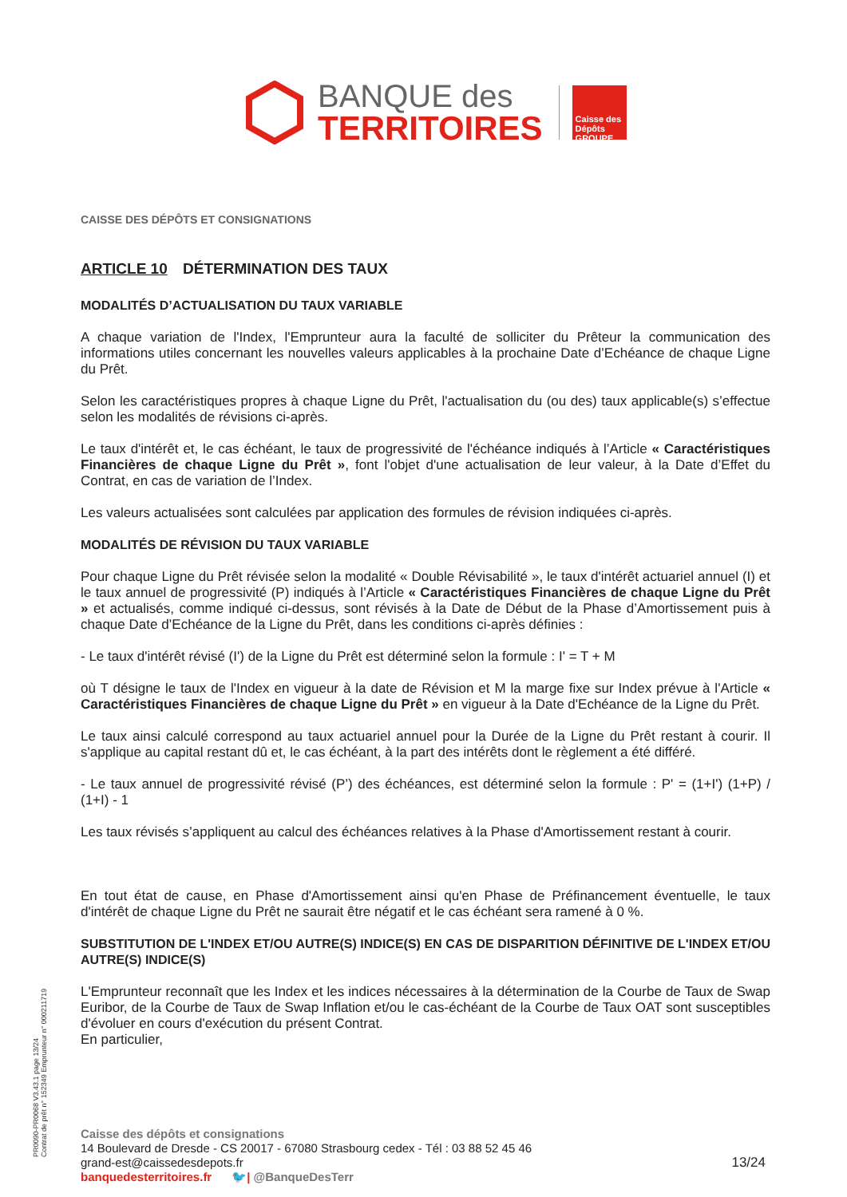BANQUE des
TERRITOIRES
Caisse des Dépôts GROUPE
CAISSE DES DÉPÔTS ET CONSIGNATIONS
ARTICLE 10 DÉTERMINATION DES TAUX
MODALITÉS D’ACTUALISATION DU TAUX VARIABLE
A chaque variation de l'Index, l'Emprunteur aura la faculté de solliciter du Prêteur la communication des informations utiles concernant les nouvelles valeurs applicables à la prochaine Date d’Echéance de chaque Ligne du Prêt.
Selon les caractéristiques propres à chaque Ligne du Prêt, l'actualisation du (ou des) taux applicable(s) s’effectue selon les modalités de révisions ci-après.
Le taux d'intérêt et, le cas échéant, le taux de progressivité de l'échéance indiqués à l’Article « Caractéristiques Financières de chaque Ligne du Prêt », font l'objet d'une actualisation de leur valeur, à la Date d’Effet du Contrat, en cas de variation de l’Index.
Les valeurs actualisées sont calculées par application des formules de révision indiquées ci-après.
MODALITÉS DE RÉVISION DU TAUX VARIABLE
Pour chaque Ligne du Prêt révisée selon la modalité « Double Révisabilité », le taux d'intérêt actuariel annuel (I) et le taux annuel de progressivité (P) indiqués à l’Article « Caractéristiques Financières de chaque Ligne du Prêt » et actualisés, comme indiqué ci-dessus, sont révisés à la Date de Début de la Phase d’Amortissement puis à chaque Date d’Echéance de la Ligne du Prêt, dans les conditions ci-après définies :
- Le taux d'intérêt révisé (I') de la Ligne du Prêt est déterminé selon la formule : I' = T + M
où T désigne le taux de l'Index en vigueur à la date de Révision et M la marge fixe sur Index prévue à l'Article « Caractéristiques Financières de chaque Ligne du Prêt » en vigueur à la Date d'Echéance de la Ligne du Prêt.
Le taux ainsi calculé correspond au taux actuariel annuel pour la Durée de la Ligne du Prêt restant à courir. Il s'applique au capital restant dû et, le cas échéant, à la part des intérêts dont le règlement a été différé.
- Le taux annuel de progressivité révisé (P’) des échéances, est déterminé selon la formule : P' = (1+I') (1+P) / (1+I) - 1
Les taux révisés s’appliquent au calcul des échéances relatives à la Phase d'Amortissement restant à courir.
En tout état de cause, en Phase d'Amortissement ainsi qu'en Phase de Préfinancement éventuelle, le taux d'intérêt de chaque Ligne du Prêt ne saurait être négatif et le cas échéant sera ramené à 0 %.
SUBSTITUTION DE L'INDEX ET/OU AUTRE(S) INDICE(S) EN CAS DE DISPARITION DÉFINITIVE DE L'INDEX ET/OU AUTRE(S) INDICE(S)
L'Emprunteur reconnaît que les Index et les indices nécessaires à la détermination de la Courbe de Taux de Swap Euribor, de la Courbe de Taux de Swap Inflation et/ou le cas-échéant de la Courbe de Taux OAT sont susceptibles d'évoluer en cours d'exécution du présent Contrat.
En particulier,
PR0090-PR0068 V3.43.1 page 13/24
Contrat de prêt n° 152349 Emprunteur n° 000211719
Caisse des dépôts et consignations
14 Boulevard de Dresde - CS 20017 - 67080 Strasbourg cedex - Tél : 03 88 52 45 46
grand-est@caissedesdepots.fr
banquedesterritoires.fr 🐦| @BanqueDesTerr
13/24